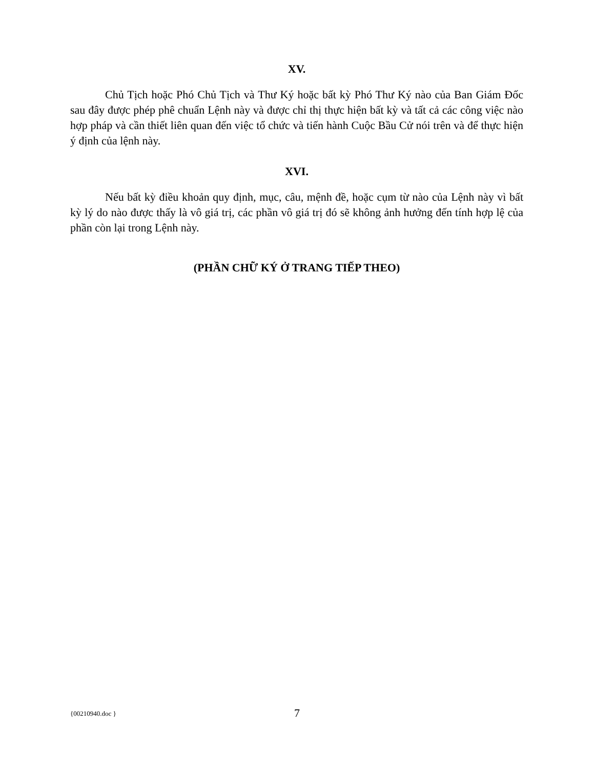XV.
Chủ Tịch hoặc Phó Chủ Tịch và Thư Ký hoặc bất kỳ Phó Thư Ký nào của Ban Giám Đốc sau đây được phép phê chuẩn Lệnh này và được chỉ thị thực hiện bất kỳ và tất cả các công việc nào hợp pháp và cần thiết liên quan đến việc tổ chức và tiến hành Cuộc Bầu Cử nói trên và để thực hiện ý định của lệnh này.
XVI.
Nếu bất kỳ điều khoản quy định, mục, câu, mệnh đề, hoặc cụm từ nào của Lệnh này vì bất kỳ lý do nào được thấy là vô giá trị, các phần vô giá trị đó sẽ không ảnh hưởng đến tính hợp lệ của phần còn lại trong Lệnh này.
(PHẦN CHỮ KÝ Ở TRANG TIẾP THEO)
{00210940.doc } 7